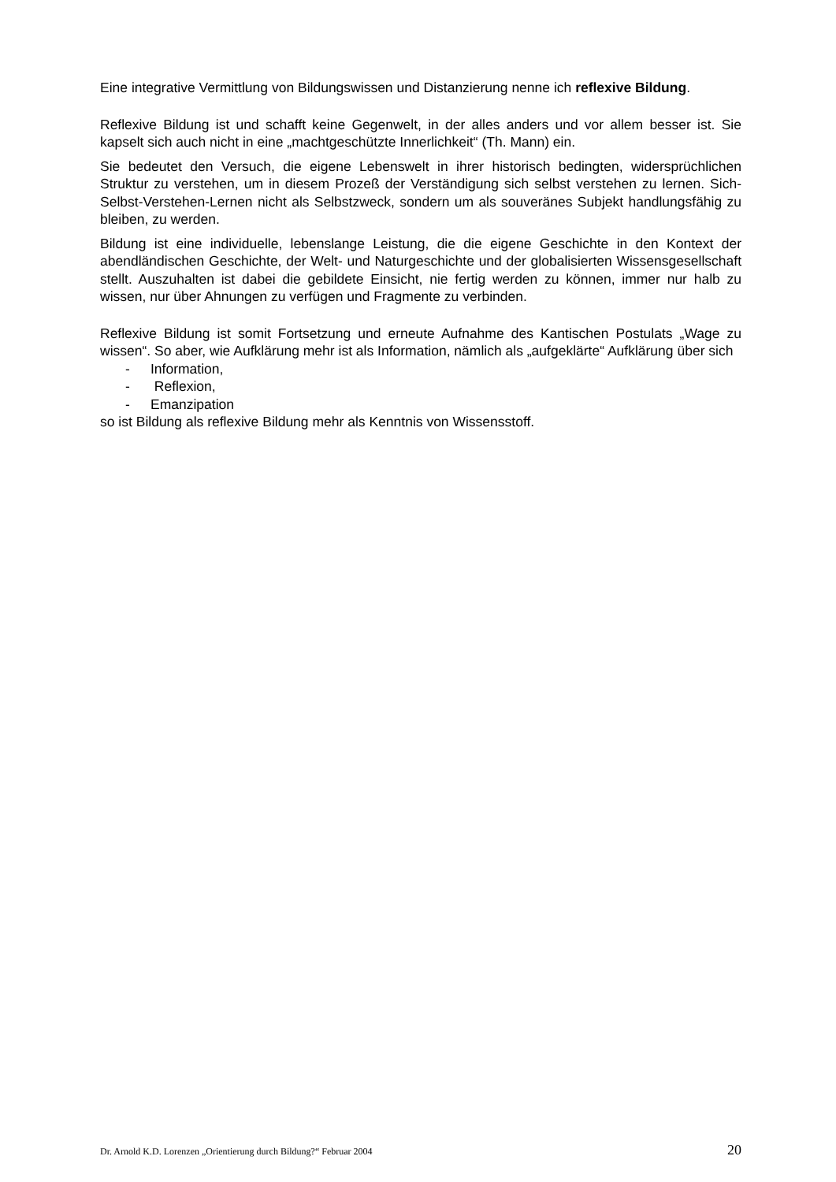Eine integrative Vermittlung von Bildungswissen und Distanzierung nenne ich reflexive Bildung.
Reflexive Bildung ist und schafft keine Gegenwelt, in der alles anders und vor allem besser ist. Sie kapselt sich auch nicht in eine „machtgeschützte Innerlichkeit“ (Th. Mann) ein.
Sie bedeutet den Versuch, die eigene Lebenswelt in ihrer historisch bedingten, widersprüchlichen Struktur zu verstehen, um in diesem Prozeß der Verständigung sich selbst verstehen zu lernen. Sich-Selbst-Verstehen-Lernen nicht als Selbstzweck, sondern um als souveränes Subjekt handlungsfähig zu bleiben, zu werden.
Bildung ist eine individuelle, lebenslange Leistung, die die eigene Geschichte in den Kontext der abendländischen Geschichte, der Welt- und Naturgeschichte und der globalisierten Wissensgesellschaft stellt. Auszuhalten ist dabei die gebildete Einsicht, nie fertig werden zu können, immer nur halb zu wissen, nur über Ahnungen zu verfügen und Fragmente zu verbinden.
Reflexive Bildung ist somit Fortsetzung und erneute Aufnahme des Kantischen Postulats „Wage zu wissen“. So aber, wie Aufklärung mehr ist als Information, nämlich als „aufgeklärte“ Aufklärung über sich
- Information,
- Reflexion,
- Emanzipation
so ist Bildung als reflexive Bildung mehr als Kenntnis von Wissensstoff.
Dr. Arnold K.D. Lorenzen „Orientierung durch Bildung?“ Februar 2004 20